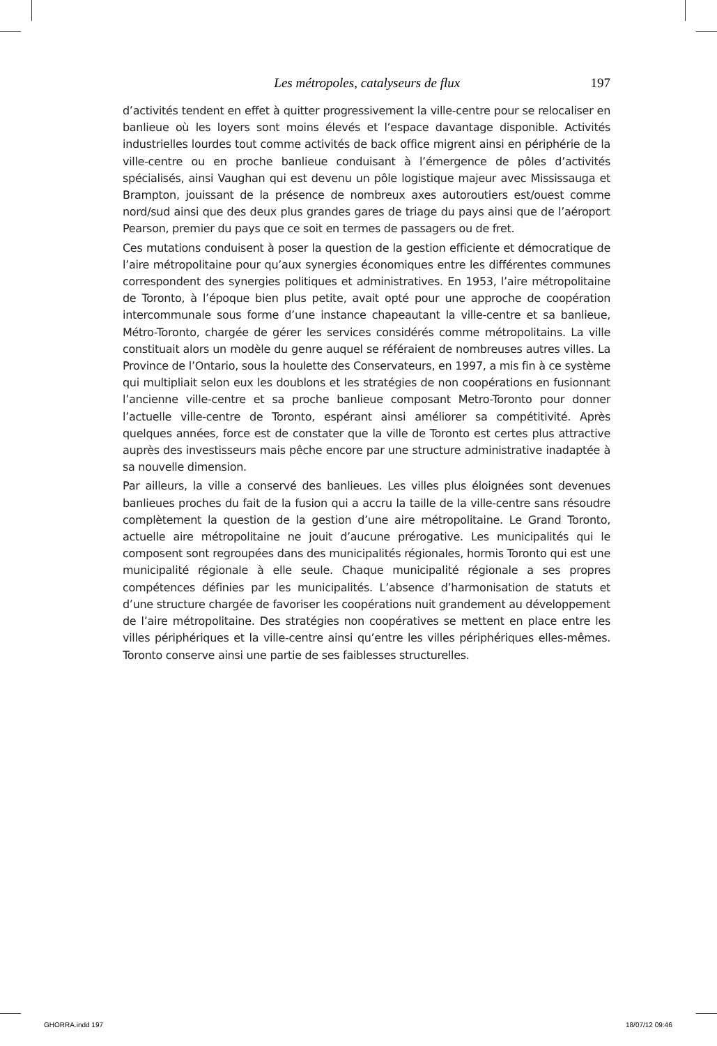Les métropoles, catalyseurs de flux 197
d’activités tendent en effet à quitter progressivement la ville-centre pour se relocaliser en banlieue où les loyers sont moins élevés et l’espace davantage disponible. Activités industrielles lourdes tout comme activités de back office migrent ainsi en périphérie de la ville-centre ou en proche banlieue conduisant à l’émergence de pôles d’activités spécialisés, ainsi Vaughan qui est devenu un pôle logistique majeur avec Mississauga et Brampton, jouissant de la présence de nombreux axes autoroutiers est/ouest comme nord/sud ainsi que des deux plus grandes gares de triage du pays ainsi que de l’aéroport Pearson, premier du pays que ce soit en termes de passagers ou de fret.
Ces mutations conduisent à poser la question de la gestion efficiente et démocratique de l’aire métropolitaine pour qu’aux synergies économiques entre les différentes communes correspondent des synergies politiques et administratives. En 1953, l’aire métropolitaine de Toronto, à l’époque bien plus petite, avait opté pour une approche de coopération intercommunale sous forme d’une instance chapeautant la ville-centre et sa banlieue, Métro-Toronto, chargée de gérer les services considérés comme métropolitains. La ville constituait alors un modèle du genre auquel se référaient de nombreuses autres villes. La Province de l’Ontario, sous la houlette des Conservateurs, en 1997, a mis fin à ce système qui multipliait selon eux les doublons et les stratégies de non coopérations en fusionnant l’ancienne ville-centre et sa proche banlieue composant Metro-Toronto pour donner l’actuelle ville-centre de Toronto, espérant ainsi améliorer sa compétitivité. Après quelques années, force est de constater que la ville de Toronto est certes plus attractive auprès des investisseurs mais pêche encore par une structure administrative inadaptée à sa nouvelle dimension.
Par ailleurs, la ville a conservé des banlieues. Les villes plus éloignées sont devenues banlieues proches du fait de la fusion qui a accru la taille de la ville-centre sans résoudre complètement la question de la gestion d’une aire métropolitaine. Le Grand Toronto, actuelle aire métropolitaine ne jouit d’aucune prérogative. Les municipalités qui le composent sont regroupées dans des municipalités régionales, hormis Toronto qui est une municipalité régionale à elle seule. Chaque municipalité régionale a ses propres compétences définies par les municipalités. L’absence d’harmonisation de statuts et d’une structure chargée de favoriser les coopérations nuit grandement au développement de l’aire métropolitaine. Des stratégies non coopératives se mettent en place entre les villes périphériques et la ville-centre ainsi qu’entre les villes périphériques elles-mêmes. Toronto conserve ainsi une partie de ses faiblesses structurelles.
GHORRA.indd 197 18/07/12 09:46